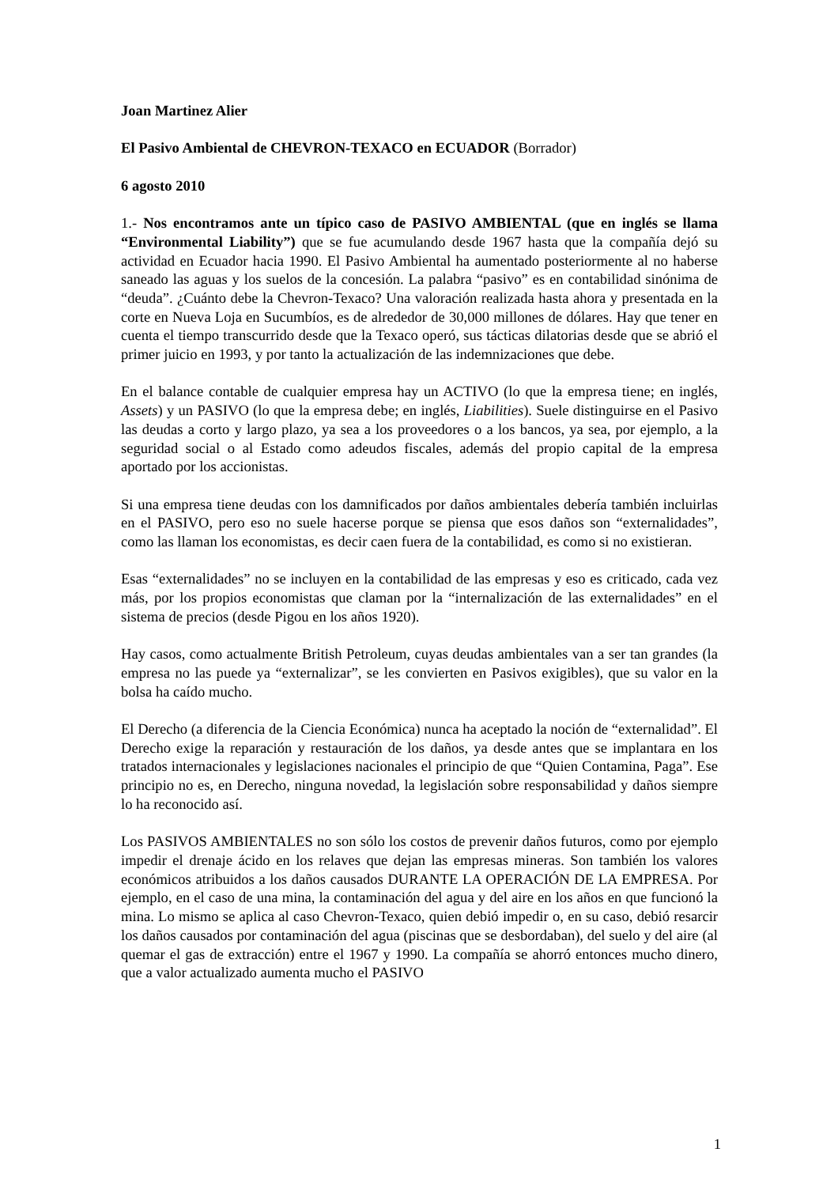Joan Martinez Alier
El Pasivo Ambiental de CHEVRON-TEXACO en ECUADOR (Borrador)
6 agosto 2010
1.- Nos encontramos ante un típico caso de PASIVO AMBIENTAL (que en inglés se llama “Environmental Liability”) que se fue acumulando desde 1967 hasta que la compañía dejó su actividad en Ecuador hacia 1990. El Pasivo Ambiental ha aumentado posteriormente al no haberse saneado las aguas y los suelos de la concesión. La palabra “pasivo” es en contabilidad sinónima de “deuda”. ¿Cuánto debe la Chevron-Texaco? Una valoración realizada hasta ahora y presentada en la corte en Nueva Loja en Sucumbíos, es de alrededor de 30,000 millones de dólares. Hay que tener en cuenta el tiempo transcurrido desde que la Texaco operó, sus tácticas dilatorias desde que se abrió el primer juicio en 1993, y por tanto la actualización de las indemnizaciones que debe.
En el balance contable de cualquier empresa hay un ACTIVO (lo que la empresa tiene; en inglés, Assets) y un PASIVO (lo que la empresa debe; en inglés, Liabilities). Suele distinguirse en el Pasivo las deudas a corto y largo plazo, ya sea a los proveedores o a los bancos, ya sea, por ejemplo, a la seguridad social o al Estado como adeudos fiscales, además del propio capital de la empresa aportado por los accionistas.
Si una empresa tiene deudas con los damnificados por daños ambientales debería también incluirlas en el PASIVO, pero eso no suele hacerse porque se piensa que esos daños son “externalidades”, como las llaman los economistas, es decir caen fuera de la contabilidad, es como si no existieran.
Esas “externalidades” no se incluyen en la contabilidad de las empresas y eso es criticado, cada vez más, por los propios economistas que claman por la “internalización de las externalidades” en el sistema de precios (desde Pigou en los años 1920).
Hay casos, como actualmente British Petroleum, cuyas deudas ambientales van a ser tan grandes (la empresa no las puede ya “externalizar”, se les convierten en Pasivos exigibles), que su valor en la bolsa ha caído mucho.
El Derecho (a diferencia de la Ciencia Económica) nunca ha aceptado la noción de “externalidad”. El Derecho exige la reparación y restauración de los daños, ya desde antes que se implantara en los tratados internacionales y legislaciones nacionales el principio de que “Quien Contamina, Paga”. Ese principio no es, en Derecho, ninguna novedad, la legislación sobre responsabilidad y daños siempre lo ha reconocido así.
Los PASIVOS AMBIENTALES no son sólo los costos de prevenir daños futuros, como por ejemplo impedir el drenaje ácido en los relaves que dejan las empresas mineras. Son también los valores económicos atribuidos a los daños causados DURANTE LA OPERACIÓN DE LA EMPRESA. Por ejemplo, en el caso de una mina, la contaminación del agua y del aire en los años en que funcionó la mina. Lo mismo se aplica al caso Chevron-Texaco, quien debió impedir o, en su caso, debió resarcir los daños causados por contaminación del agua (piscinas que se desbordaban), del suelo y del aire (al quemar el gas de extracción) entre el 1967 y 1990. La compañía se ahorró entonces mucho dinero, que a valor actualizado aumenta mucho el PASIVO
1